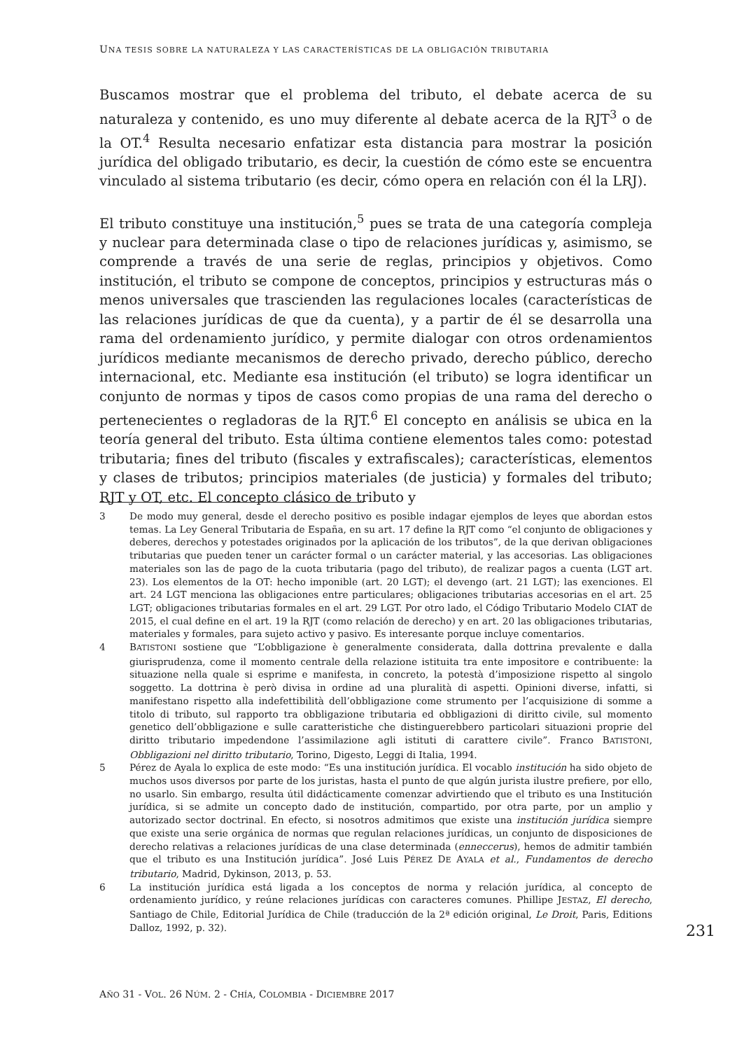UNA TESIS SOBRE LA NATURALEZA Y LAS CARACTERÍSTICAS DE LA OBLIGACIÓN TRIBUTARIA
Buscamos mostrar que el problema del tributo, el debate acerca de su naturaleza y contenido, es uno muy diferente al debate acerca de la RJT<sup>3</sup> o de la OT.<sup>4</sup> Resulta necesario enfatizar esta distancia para mostrar la posición jurídica del obligado tributario, es decir, la cuestión de cómo este se encuentra vinculado al sistema tributario (es decir, cómo opera en relación con él la LRJ).
El tributo constituye una institución,<sup>5</sup> pues se trata de una categoría compleja y nuclear para determinada clase o tipo de relaciones jurídicas y, asimismo, se comprende a través de una serie de reglas, principios y objetivos. Como institución, el tributo se compone de conceptos, principios y estructuras más o menos universales que trascienden las regulaciones locales (características de las relaciones jurídicas de que da cuenta), y a partir de él se desarrolla una rama del ordenamiento jurídico, y permite dialogar con otros ordenamientos jurídicos mediante mecanismos de derecho privado, derecho público, derecho internacional, etc. Mediante esa institución (el tributo) se logra identificar un conjunto de normas y tipos de casos como propias de una rama del derecho o pertenecientes o regladoras de la RJT.<sup>6</sup> El concepto en análisis se ubica en la teoría general del tributo. Esta última contiene elementos tales como: potestad tributaria; fines del tributo (fiscales y extrafiscales); características, elementos y clases de tributos; principios materiales (de justicia) y formales del tributo; RJT y OT, etc. El concepto clásico de tributo y
3 De modo muy general, desde el derecho positivo es posible indagar ejemplos de leyes que abordan estos temas. La Ley General Tributaria de España, en su art. 17 define la RJT como “el conjunto de obligaciones y deberes, derechos y potestades originados por la aplicación de los tributos”, de la que derivan obligaciones tributarias que pueden tener un carácter formal o un carácter material, y las accesorias. Las obligaciones materiales son las de pago de la cuota tributaria (pago del tributo), de realizar pagos a cuenta (LGT art. 23). Los elementos de la OT: hecho imponible (art. 20 LGT); el devengo (art. 21 LGT); las exenciones. El art. 24 LGT menciona las obligaciones entre particulares; obligaciones tributarias accesorias en el art. 25 LGT; obligaciones tributarias formales en el art. 29 LGT. Por otro lado, el Código Tributario Modelo CIAT de 2015, el cual define en el art. 19 la RJT (como relación de derecho) y en art. 20 las obligaciones tributarias, materiales y formales, para sujeto activo y pasivo. Es interesante porque incluye comentarios.
4 BATISTONI sostiene que “L’obbligazione è generalmente considerata, dalla dottrina prevalente e dalla giurisprudenza, come il momento centrale della relazione istituita tra ente impositore e contribuente: la situazione nella quale si esprime e manifesta, in concreto, la potestà d’imposizione rispetto al singolo soggetto. La dottrina è però divisa in ordine ad una pluralità di aspetti. Opinioni diverse, infatti, si manifestano rispetto alla indefettibilità dell’obbligazione come strumento per l’acquisizione di somme a titolo di tributo, sul rapporto tra obbligazione tributaria ed obbligazioni di diritto civile, sul momento genetico dell’obbligazione e sulle caratteristiche che distinguerebbero particolari situazioni proprie del diritto tributario impedendone l’assimilazione agli istituti di carattere civile”. Franco BATISTONI, Obbligazioni nel diritto tributario, Torino, Digesto, Leggi di Italia, 1994.
5 Pérez de Ayala lo explica de este modo: “Es una institución jurídica. El vocablo institución ha sido objeto de muchos usos diversos por parte de los juristas, hasta el punto de que algún jurista ilustre prefiere, por ello, no usarlo. Sin embargo, resulta útil didácticamente comenzar advirtiendo que el tributo es una Institución jurídica, si se admite un concepto dado de institución, compartido, por otra parte, por un amplio y autorizado sector doctrinal. En efecto, si nosotros admitimos que existe una institución jurídica siempre que existe una serie orgánica de normas que regulan relaciones jurídicas, un conjunto de disposiciones de derecho relativas a relaciones jurídicas de una clase determinada (enneccerus), hemos de admitir también que el tributo es una Institución jurídica”. José Luis PÉREZ DE AYALA et al., Fundamentos de derecho tributario, Madrid, Dykinson, 2013, p. 53.
6 La institución jurídica está ligada a los conceptos de norma y relación jurídica, al concepto de ordenamiento jurídico, y reúne relaciones jurídicas con caracteres comunes. Phillipe JESTAZ, El derecho, Santiago de Chile, Editorial Jurídica de Chile (traducción de la 2ª edición original, Le Droit, Paris, Editions Dalloz, 1992, p. 32).
231
AÑO 31 - VOL. 26 NÚM. 2 - CHÍA, COLOMBIA - DICIEMBRE 2017